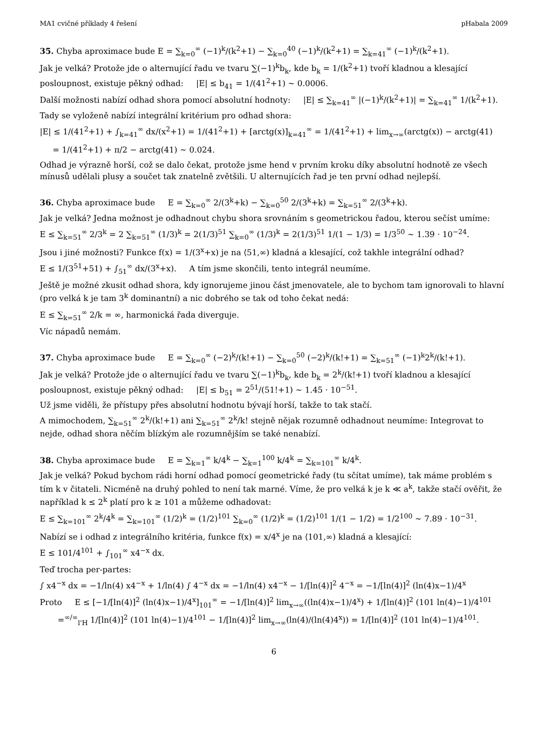MA1 cvičné příklady 4 řešení pHabala 2009
35. Chyba aproximace bude E = ∑<sub>k=0</sub><sup>∞</sup> (−1)<sup>k</sup>/(k<sup>2</sup>+1) − ∑<sub>k=0</sub><sup>40</sup> (−1)<sup>k</sup>/(k<sup>2</sup>+1) = ∑<sub>k=41</sub><sup>∞</sup> (−1)<sup>k</sup>/(k<sup>2</sup>+1).
Jak je velká? Protože jde o alternující řadu ve tvaru ∑(−1)<sup>k</sup>b<sub>k</sub>, kde b<sub>k</sub> = 1/(k<sup>2</sup>+1) tvoří kladnou a klesající posloupnost, existuje pěkný odhad: |E| ≤ b<sub>41</sub> = 1/(41<sup>2</sup>+1) ∼ 0.0006.
Další možnosti nabízí odhad shora pomocí absolutní hodnoty: |E| ≤ ∑<sub>k=41</sub><sup>∞</sup> |(−1)<sup>k</sup>/(k<sup>2</sup>+1)| = ∑<sub>k=41</sub><sup>∞</sup> 1/(k<sup>2</sup>+1).
Tady se vyloženě nabízí integrální kritérium pro odhad shora:
|E| ≤ 1/(41<sup>2</sup>+1) + ∫<sub>k=41</sub><sup>∞</sup> dx/(x<sup>2</sup>+1) = 1/(41<sup>2</sup>+1) + [arctg(x)]<sub>k=41</sub><sup>∞</sup> = 1/(41<sup>2</sup>+1) + lim<sub>x→∞</sub>(arctg(x)) − arctg(41)
= 1/(41<sup>2</sup>+1) + π/2 − arctg(41) ∼ 0.024.
Odhad je výrazně horší, což se dalo čekat, protože jsme hend v prvním kroku díky absolutní hodnotě ze všech mínusů udělali plusy a součet tak znatelně zvětšili. U alternujících řad je ten první odhad nejlepší.
36. Chyba aproximace bude E = ∑<sub>k=0</sub><sup>∞</sup> 2/(3<sup>k</sup>+k) − ∑<sub>k=0</sub><sup>50</sup> 2/(3<sup>k</sup>+k) = ∑<sub>k=51</sub><sup>∞</sup> 2/(3<sup>k</sup>+k).
Jak je velká? Jedna možnost je odhadnout chybu shora srovnáním s geometrickou řadou, kterou sečíst umíme:
E ≤ ∑<sub>k=51</sub><sup>∞</sup> 2/3<sup>k</sup> = 2 ∑<sub>k=51</sub><sup>∞</sup> (1/3)<sup>k</sup> = 2(1/3)<sup>51</sup> ∑<sub>k=0</sub><sup>∞</sup> (1/3)<sup>k</sup> = 2(1/3)<sup>51</sup> 1/(1 − 1/3) = 1/3<sup>50</sup> ∼ 1.39 · 10<sup>−24</sup>.
Jsou i jiné možnosti? Funkce f(x) = 1/(3<sup>x</sup>+x) je na ⟨51,∞) kladná a klesající, což takhle integrální odhad?
E ≤ 1/(3<sup>51</sup>+51) + ∫<sub>51</sub><sup>∞</sup> dx/(3<sup>x</sup>+x). A tím jsme skončili, tento integrál neumíme.
Ještě je možné zkusit odhad shora, kdy ignorujeme jinou část jmenovatele, ale to bychom tam ignorovali to hlavní (pro velká k je tam 3<sup>k</sup> dominantní) a nic dobrého se tak od toho čekat nedá:
E ≤ ∑<sub>k=51</sub><sup>∞</sup> 2/k = ∞, harmonická řada diverguje.
Víc nápadů nemám.
37. Chyba aproximace bude E = ∑<sub>k=0</sub><sup>∞</sup> (−2)<sup>k</sup>/(k!+1) − ∑<sub>k=0</sub><sup>50</sup> (−2)<sup>k</sup>/(k!+1) = ∑<sub>k=51</sub><sup>∞</sup> (−1)<sup>k</sup>2<sup>k</sup>/(k!+1).
Jak je velká? Protože jde o alternující řadu ve tvaru ∑(−1)<sup>k</sup>b<sub>k</sub>, kde b<sub>k</sub> = 2<sup>k</sup>/(k!+1) tvoří kladnou a klesající posloupnost, existuje pěkný odhad: |E| ≤ b<sub>51</sub> = 2<sup>51</sup>/(51!+1) ∼ 1.45 · 10<sup>−51</sup>.
Už jsme viděli, že přístupy přes absolutní hodnotu bývají horší, takže to tak stačí.
A mimochodem, ∑<sub>k=51</sub><sup>∞</sup> 2<sup>k</sup>/(k!+1) ani ∑<sub>k=51</sub><sup>∞</sup> 2<sup>k</sup>/k! stejně nějak rozumně odhadnout neumíme: Integrovat to nejde, odhad shora něčím blízkým ale rozumnějším se také nenabízí.
38. Chyba aproximace bude E = ∑<sub>k=1</sub><sup>∞</sup> k/4<sup>k</sup> − ∑<sub>k=1</sub><sup>100</sup> k/4<sup>k</sup> = ∑<sub>k=101</sub><sup>∞</sup> k/4<sup>k</sup>.
Jak je velká? Pokud bychom rádi horní odhad pomocí geometrické řady (tu sčítat umíme), tak máme problém s tím k v čitateli. Nicméně na druhý pohled to není tak marné. Víme, že pro velká k je k ≪ a<sup>k</sup>, takže stačí ověřit, že například k ≤ 2<sup>k</sup> platí pro k ≥ 101 a můžeme odhadovat:
E ≤ ∑<sub>k=101</sub><sup>∞</sup> 2<sup>k</sup>/4<sup>k</sup> = ∑<sub>k=101</sub><sup>∞</sup> (1/2)<sup>k</sup> = (1/2)<sup>101</sup> ∑<sub>k=0</sub><sup>∞</sup> (1/2)<sup>k</sup> = (1/2)<sup>101</sup> 1/(1 − 1/2) = 1/2<sup>100</sup> ∼ 7.89 · 10<sup>−31</sup>.
Nabízí se i odhad z integrálního kritéria, funkce f(x) = x/4<sup>x</sup> je na ⟨101,∞) kladná a klesající:
E ≤ 101/4<sup>101</sup> + ∫<sub>101</sub><sup>∞</sup> x4<sup>−x</sup> dx.
Teď trocha per-partes:
∫ x4<sup>−x</sup> dx = −1/ln(4) x4<sup>−x</sup> + 1/ln(4) ∫ 4<sup>−x</sup> dx = −1/ln(4) x4<sup>−x</sup> − 1/[ln(4)]<sup>2</sup> 4<sup>−x</sup> = −1/[ln(4)]<sup>2</sup> (ln(4)x−1)/4<sup>x</sup>
Proto E ≤ [−1/[ln(4)]<sup>2</sup> (ln(4)x−1)/4<sup>x</sup>]<sub>101</sub><sup>∞</sup> = −1/[ln(4)]<sup>2</sup> lim<sub>x→∞</sub>((ln(4)x−1)/4<sup>x</sup>) + 1/[ln(4)]<sup>2</sup> (101 ln(4)−1)/4<sup>101</sup>
=<sup>∞/∞</sup><sub>l'H</sub> 1/[ln(4)]<sup>2</sup> (101 ln(4)−1)/4<sup>101</sup> − 1/[ln(4)]<sup>2</sup> lim<sub>x→∞</sub>(ln(4)/(ln(4)4<sup>x</sup>)) = 1/[ln(4)]<sup>2</sup> (101 ln(4)−1)/4<sup>101</sup>.
6